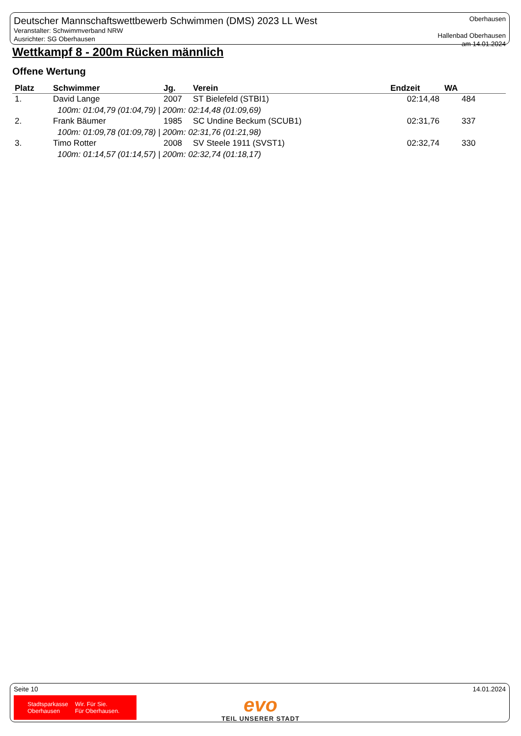Deutscher Mannschaftswettbewerb Schwimmen (DMS) 2023 LL West
Veranstalter: Schwimmverband NRW
Ausrichter: SG Oberhausen
Oberhausen
Hallenbad Oberhausen
am 14.01.2024
Wettkampf 8 - 200m Rücken männlich
Offene Wertung
| Platz | Schwimmer | Jg. | Verein | Endzeit | WA |
| --- | --- | --- | --- | --- | --- |
| 1. | David Lange | 2007 | ST Bielefeld (STBI1) | 02:14,48 | 484 |
| 100m: 01:04,79 (01:04,79) / 200m: 02:14,48 (01:09,69) | | | | | |
| 2. | Frank Bäumer | 1985 | SC Undine Beckum (SCUB1) | 02:31,76 | 337 |
| 100m: 01:09,78 (01:09,78) / 200m: 02:31,76 (01:21,98) | | | | | |
| 3. | Timo Rotter | 2008 | SV Steele 1911 (SVST1) | 02:32,74 | 330 |
| 100m: 01:14,57 (01:14,57) / 200m: 02:32,74 (01:18,17) | | | | | |
Seite 10 14.01.2024
Stadtsparkasse
Oberhausen Wir. Für Sie.
Für Oberhausen.
evo
TEIL UNSERER STADT